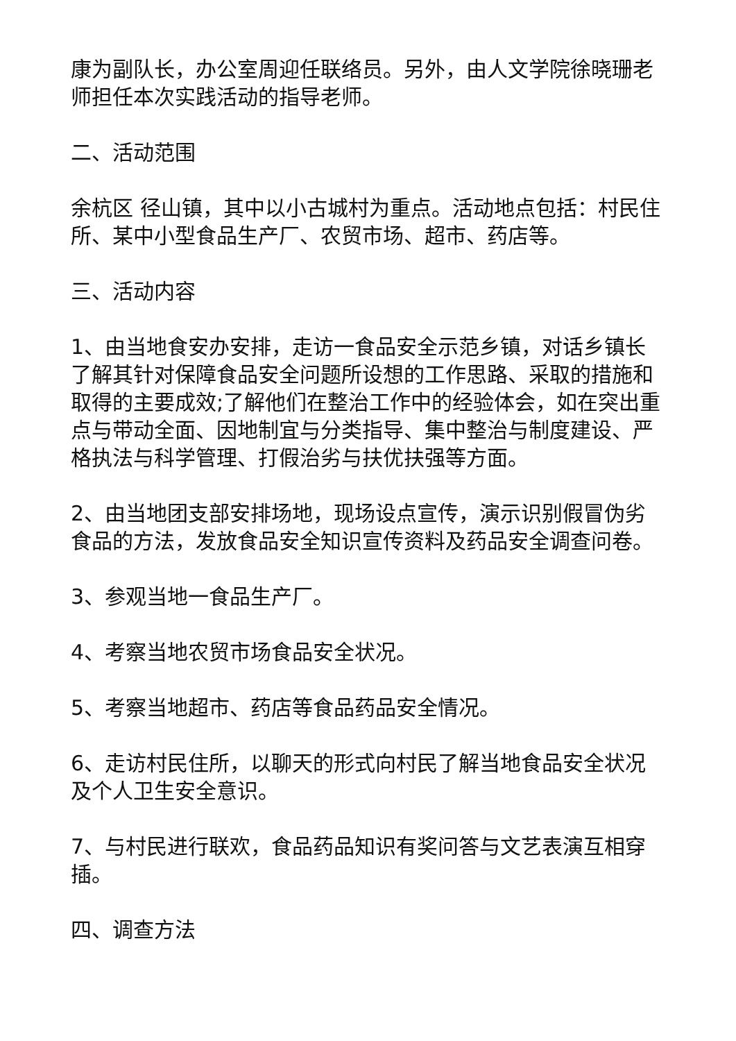康为副队长，办公室周迎任联络员。另外，由人文学院徐晓珊老师担任本次实践活动的指导老师。
二、活动范围
余杭区 径山镇，其中以小古城村为重点。活动地点包括：村民住所、某中小型食品生产厂、农贸市场、超市、药店等。
三、活动内容
1、由当地食安办安排，走访一食品安全示范乡镇，对话乡镇长了解其针对保障食品安全问题所设想的工作思路、采取的措施和取得的主要成效;了解他们在整治工作中的经验体会，如在突出重点与带动全面、因地制宜与分类指导、集中整治与制度建设、严格执法与科学管理、打假治劣与扶优扶强等方面。
2、由当地团支部安排场地，现场设点宣传，演示识别假冒伪劣食品的方法，发放食品安全知识宣传资料及药品安全调查问卷。
3、参观当地一食品生产厂。
4、考察当地农贸市场食品安全状况。
5、考察当地超市、药店等食品药品安全情况。
6、走访村民住所，以聊天的形式向村民了解当地食品安全状况及个人卫生安全意识。
7、与村民进行联欢，食品药品知识有奖问答与文艺表演互相穿插。
四、调查方法